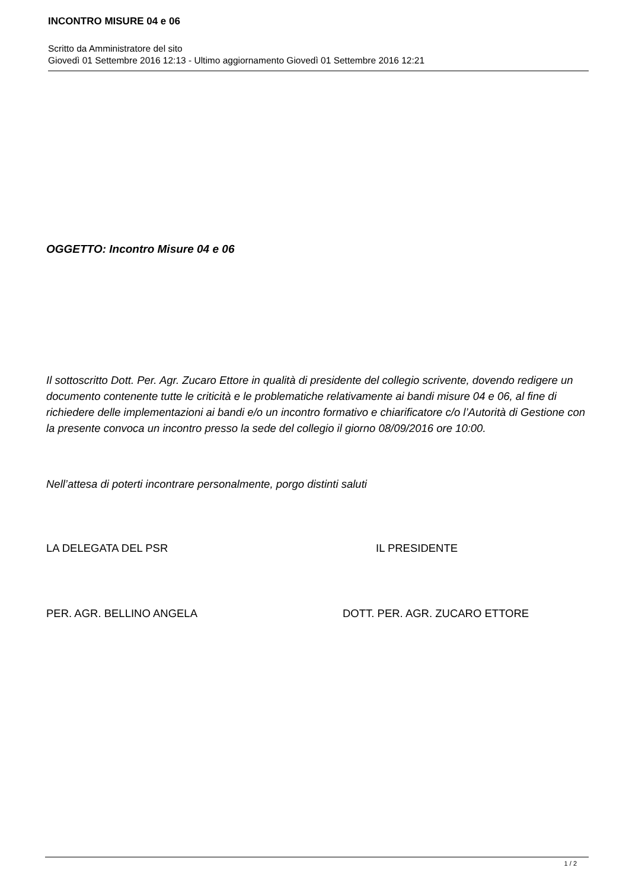INCONTRO MISURE 04 e 06
Scritto da Amministratore del sito
Giovedì 01 Settembre 2016 12:13 - Ultimo aggiornamento Giovedì 01 Settembre 2016 12:21
OGGETTO: Incontro Misure 04 e 06
Il sottoscritto Dott. Per. Agr. Zucaro Ettore in qualità di presidente del collegio scrivente, dovendo redigere un documento contenente tutte le criticità e le problematiche relativamente ai bandi misure 04 e 06, al fine di richiedere delle implementazioni ai bandi e/o un incontro formativo e chiarificatore c/o l’Autorità di Gestione con la presente convoca un incontro presso la sede del collegio il giorno 08/09/2016 ore 10:00.
Nell’attesa di poterti incontrare personalmente, porgo distinti saluti
LA DELEGATA DEL PSR IL PRESIDENTE
PER. AGR. BELLINO ANGELA DOTT. PER. AGR. ZUCARO ETTORE
1 / 2